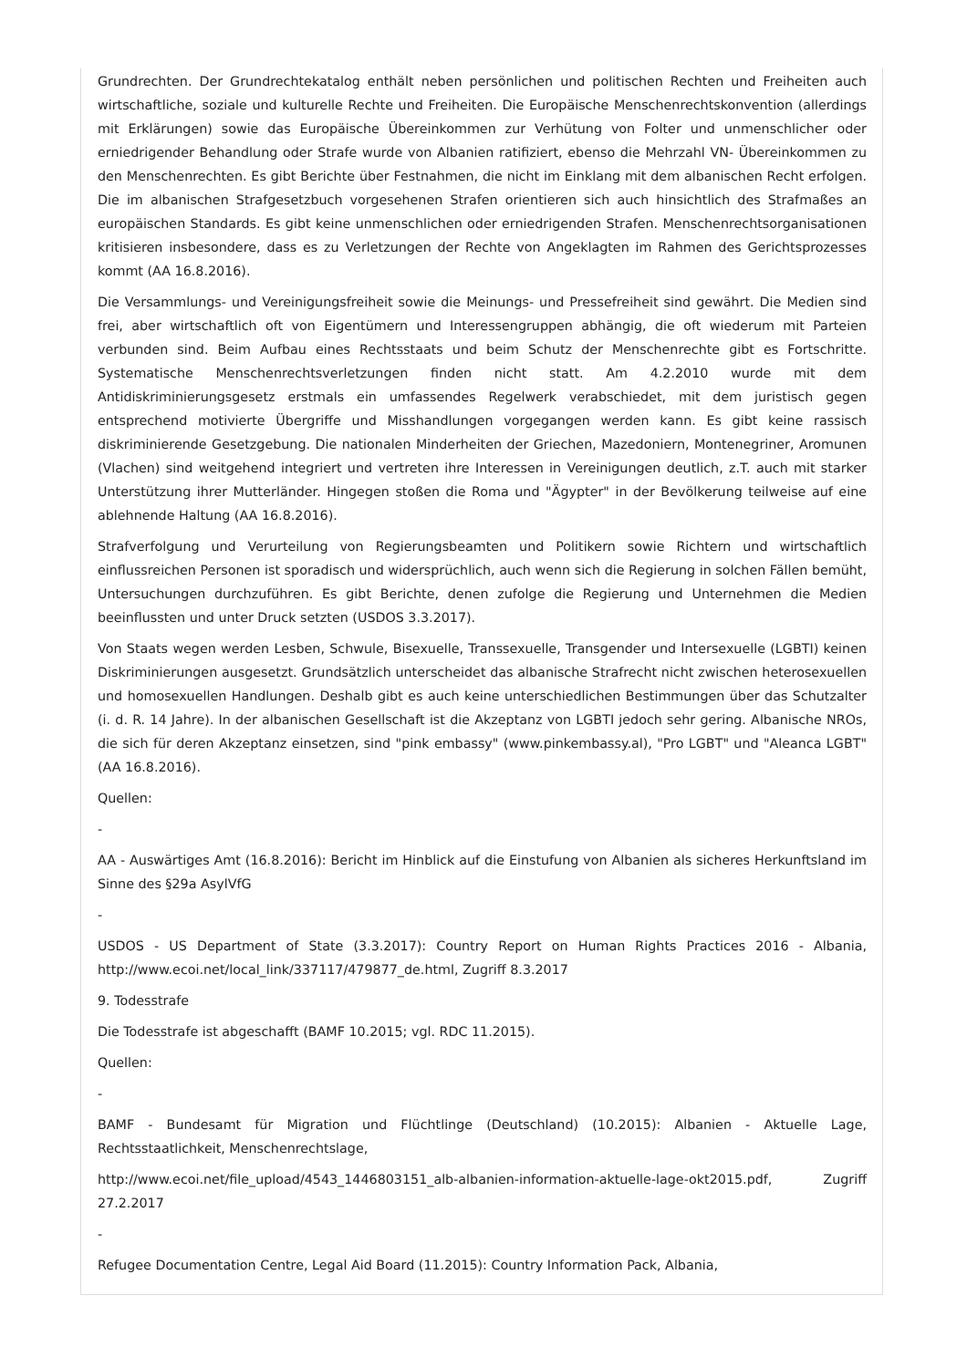Grundrechten. Der Grundrechtekatalog enthält neben persönlichen und politischen Rechten und Freiheiten auch wirtschaftliche, soziale und kulturelle Rechte und Freiheiten. Die Europäische Menschenrechtskonvention (allerdings mit Erklärungen) sowie das Europäische Übereinkommen zur Verhütung von Folter und unmenschlicher oder erniedrigender Behandlung oder Strafe wurde von Albanien ratifiziert, ebenso die Mehrzahl VN- Übereinkommen zu den Menschenrechten. Es gibt Berichte über Festnahmen, die nicht im Einklang mit dem albanischen Recht erfolgen. Die im albanischen Strafgesetzbuch vorgesehenen Strafen orientieren sich auch hinsichtlich des Strafmaßes an europäischen Standards. Es gibt keine unmenschlichen oder erniedrigenden Strafen. Menschenrechtsorganisationen kritisieren insbesondere, dass es zu Verletzungen der Rechte von Angeklagten im Rahmen des Gerichtsprozesses kommt (AA 16.8.2016).
Die Versammlungs- und Vereinigungsfreiheit sowie die Meinungs- und Pressefreiheit sind gewährt. Die Medien sind frei, aber wirtschaftlich oft von Eigentümern und Interessengruppen abhängig, die oft wiederum mit Parteien verbunden sind. Beim Aufbau eines Rechtsstaats und beim Schutz der Menschenrechte gibt es Fortschritte. Systematische Menschenrechtsverletzungen finden nicht statt. Am 4.2.2010 wurde mit dem Antidiskriminierungsgesetz erstmals ein umfassendes Regelwerk verabschiedet, mit dem juristisch gegen entsprechend motivierte Übergriffe und Misshandlungen vorgegangen werden kann. Es gibt keine rassisch diskriminierende Gesetzgebung. Die nationalen Minderheiten der Griechen, Mazedoniern, Montenegriner, Aromunen (Vlachen) sind weitgehend integriert und vertreten ihre Interessen in Vereinigungen deutlich, z.T. auch mit starker Unterstützung ihrer Mutterländer. Hingegen stoßen die Roma und "Ägypter" in der Bevölkerung teilweise auf eine ablehnende Haltung (AA 16.8.2016).
Strafverfolgung und Verurteilung von Regierungsbeamten und Politikern sowie Richtern und wirtschaftlich einflussreichen Personen ist sporadisch und widersprüchlich, auch wenn sich die Regierung in solchen Fällen bemüht, Untersuchungen durchzuführen. Es gibt Berichte, denen zufolge die Regierung und Unternehmen die Medien beeinflussten und unter Druck setzten (USDOS 3.3.2017).
Von Staats wegen werden Lesben, Schwule, Bisexuelle, Transsexuelle, Transgender und Intersexuelle (LGBTI) keinen Diskriminierungen ausgesetzt. Grundsätzlich unterscheidet das albanische Strafrecht nicht zwischen heterosexuellen und homosexuellen Handlungen. Deshalb gibt es auch keine unterschiedlichen Bestimmungen über das Schutzalter (i. d. R. 14 Jahre). In der albanischen Gesellschaft ist die Akzeptanz von LGBTI jedoch sehr gering. Albanische NROs, die sich für deren Akzeptanz einsetzen, sind "pink embassy" (www.pinkembassy.al), "Pro LGBT" und "Aleanca LGBT" (AA 16.8.2016).
Quellen:
-
AA - Auswärtiges Amt (16.8.2016): Bericht im Hinblick auf die Einstufung von Albanien als sicheres Herkunftsland im Sinne des §29a AsylVfG
-
USDOS - US Department of State (3.3.2017): Country Report on Human Rights Practices 2016 - Albania, http://www.ecoi.net/local_link/337117/479877_de.html, Zugriff 8.3.2017
9. Todesstrafe
Die Todesstrafe ist abgeschafft (BAMF 10.2015; vgl. RDC 11.2015).
Quellen:
-
BAMF - Bundesamt für Migration und Flüchtlinge (Deutschland) (10.2015): Albanien - Aktuelle Lage, Rechtsstaatlichkeit, Menschenrechtslage,
http://www.ecoi.net/file_upload/4543_1446803151_alb-albanien-information-aktuelle-lage-okt2015.pdf, Zugriff 27.2.2017
-
Refugee Documentation Centre, Legal Aid Board (11.2015): Country Information Pack, Albania,